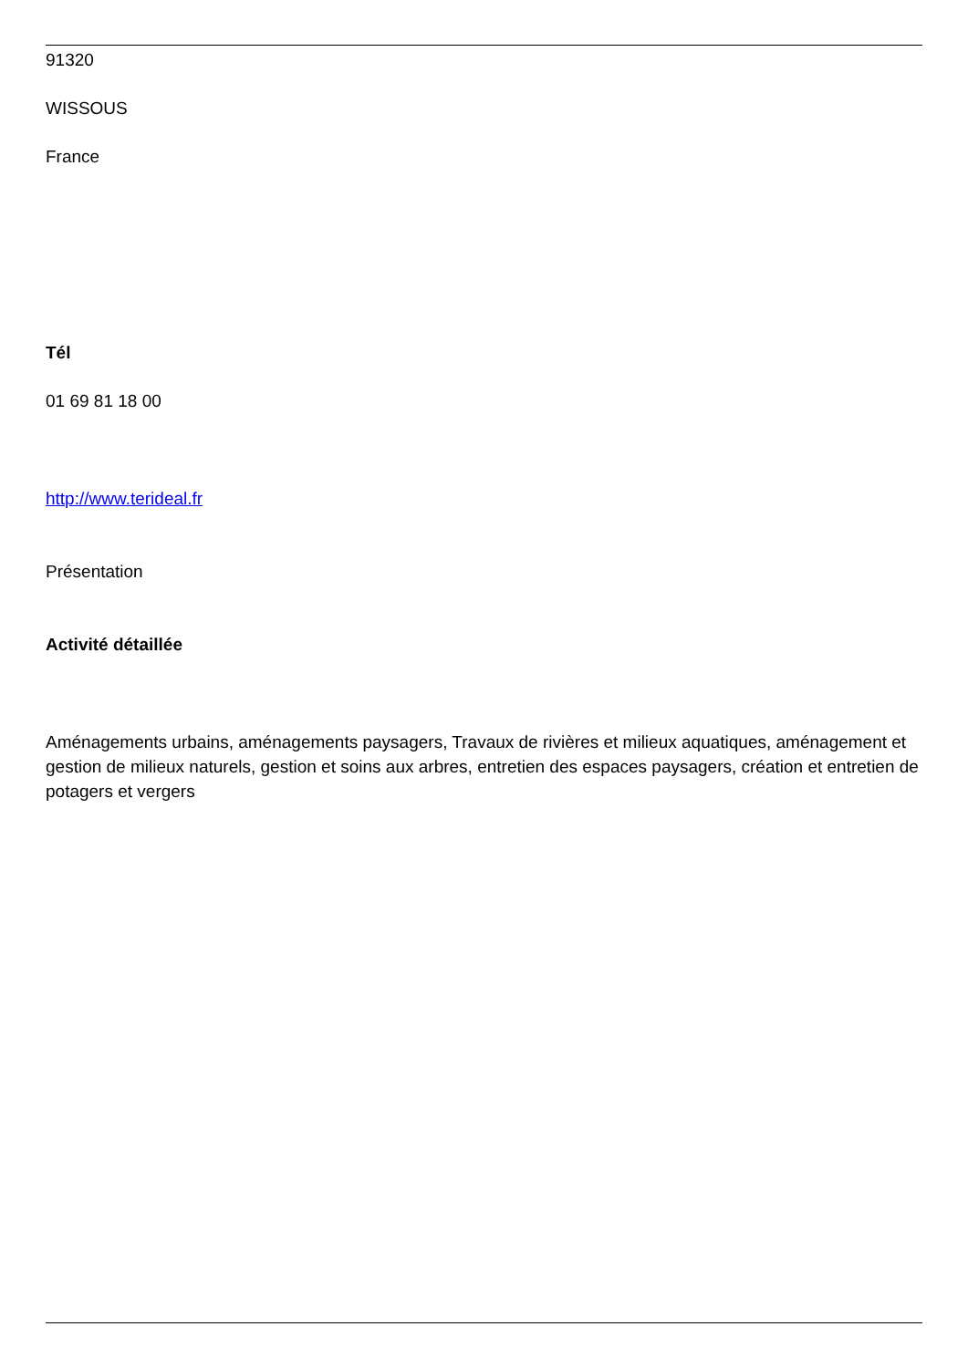91320
WISSOUS
France
Tél
01 69 81 18 00
http://www.terideal.fr
Présentation
Activité détaillée
Aménagements urbains, aménagements paysagers, Travaux de rivières et milieux aquatiques, aménagement et gestion de milieux naturels, gestion et soins aux arbres, entretien des espaces paysagers, création et entretien de potagers et vergers